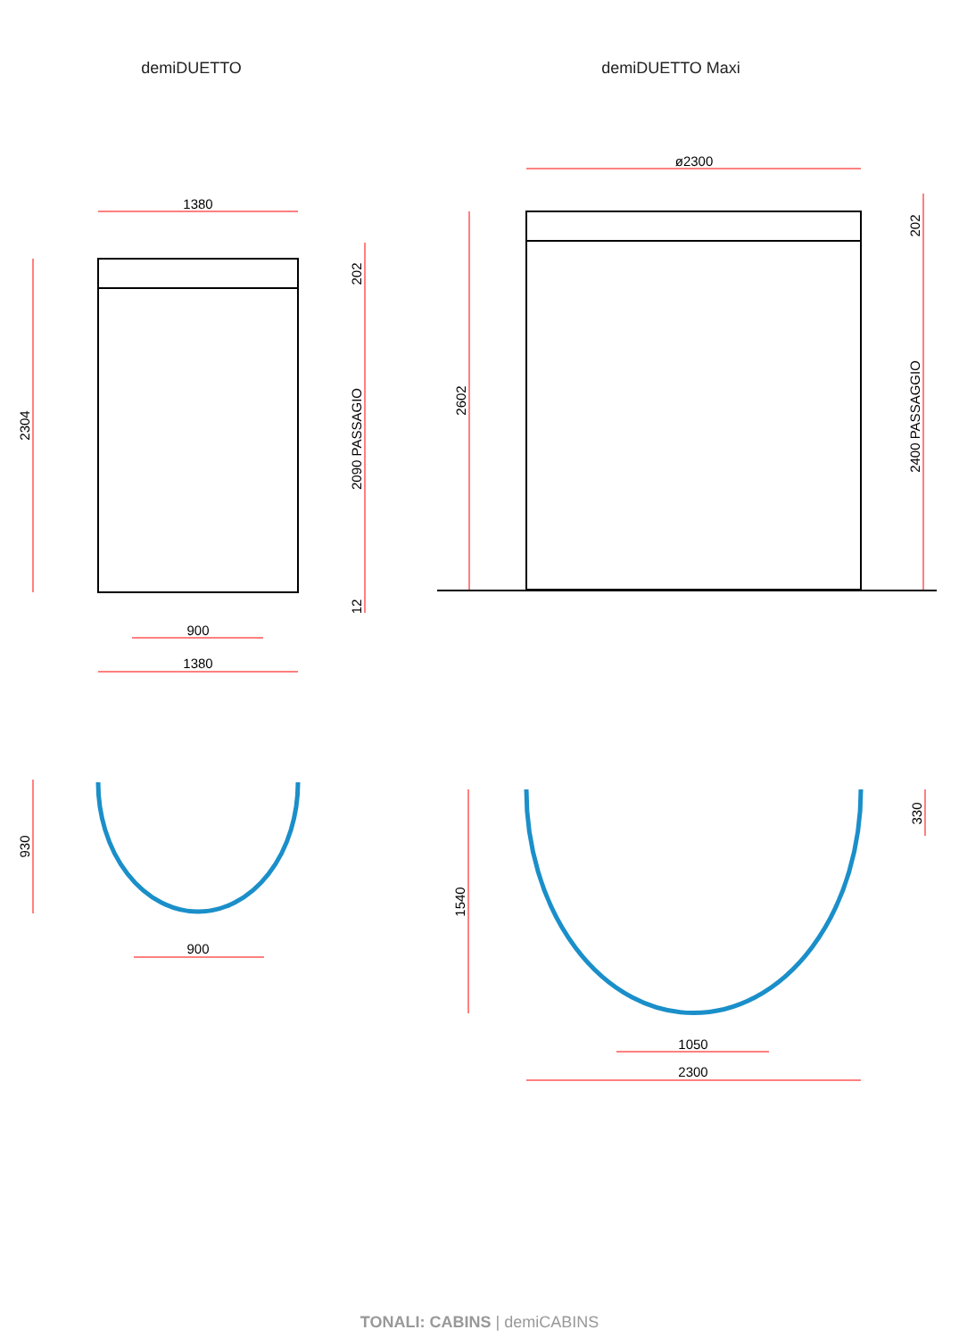demiDUETTO demiDUETTO Maxi
1380
900
1380
900
ø2300
1050
2300
2304
202
2090 PASSAGIO
12
930
2602
202
2400 PASSAGGIO
1540
330
TONALI: CABINS | demiCABINS